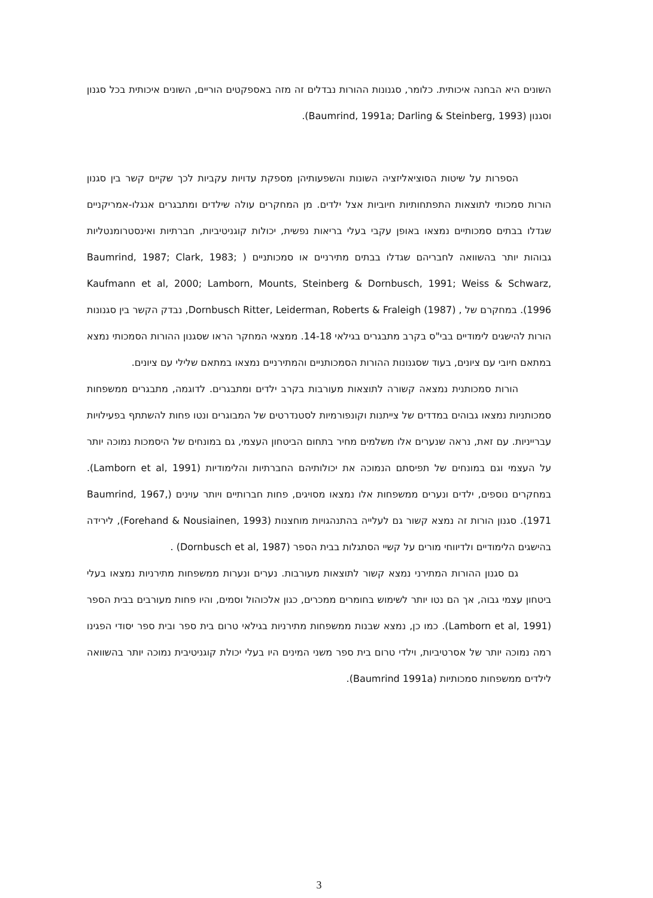השונים היא הבחנה איכותית. כלומר, סגנונות ההורות נבדלים זה מזה באספקטים הוריים, השונים איכותית בכל סגנון וסגנון (Baumrind, 1991a; Darling & Steinberg, 1993).
הספרות על שיטות הסוציאליזציה השונות והשפעותיהן מספקת עדויות עקביות לכך שקיים קשר בין סגנון הורות סמכותי לתוצאות התפתחותיות חיוביות אצל ילדים. מן המחקרים עולה שילדים ומתבגרים אנגלו-אמריקניים שגדלו בבתים סמכותיים נמצאו באופן עקבי בעלי בריאות נפשית, יכולות קוגניטיביות, חברתיות ואינסטרומנטליות גבוהות יותר בהשוואה לחבריהם שגדלו בבתים מתירניים או סמכותניים ( Baumrind, 1987; Clark, 1983; Kaufmann et al, 2000; Lamborn, Mounts, Steinberg & Dornbusch, 1991; Weiss & Schwarz, 1996). במחקרם של , Dornbusch Ritter, Leiderman, Roberts & Fraleigh (1987), נבדק הקשר בין סגנונות הורות להישגים לימודיים בבי"ס בקרב מתבגרים בגילאי 14-18. ממצאי המחקר הראו שסגנון ההורות הסמכותי נמצא במתאם חיובי עם ציונים, בעוד שסגנונות ההורות הסמכותניים והמתירניים נמצאו במתאם שלילי עם ציונים.
הורות סמכותנית נמצאה קשורה לתוצאות מעורבות בקרב ילדים ומתבגרים. לדוגמה, מתבגרים ממשפחות סמכותניות נמצאו גבוהים במדדים של צייתנות וקונפורמיות לסטנדרטים של המבוגרים ונטו פחות להשתתף בפעילויות עברייניות. עם זאת, נראה שנערים אלו משלמים מחיר בתחום הביטחון העצמי, גם במונחים של היסמכות נמוכה יותר על העצמי וגם במונחים של תפיסתם הנמוכה את יכולותיהם החברתיות והלימודיות (Lamborn et al, 1991). במחקרים נוספים, ילדים ונערים ממשפחות אלו נמצאו מסויגים, פחות חברותיים ויותר עוינים (Baumrind, 1967, 1971). סגנון הורות זה נמצא קשור גם לעלייה בהתנהגויות מוחצנות (Forehand & Nousiainen, 1993), לירידה בהישגים הלימודיים ולדיווחי מורים על קשיי הסתגלות בבית הספר (Dornbusch et al, 1987) .
גם סגנון ההורות המתירני נמצא קשור לתוצאות מעורבות. נערים ונערות ממשפחות מתירניות נמצאו בעלי ביטחון עצמי גבוה, אך הם נטו יותר לשימוש בחומרים ממכרים, כגון אלכוהול וסמים, והיו פחות מעורבים בבית הספר (Lamborn et al, 1991). כמו כן, נמצא שבנות ממשפחות מתירניות בגילאי טרום בית ספר ובית ספר יסודי הפגינו רמה נמוכה יותר של אסרטיביות, וילדי טרום בית ספר משני המינים היו בעלי יכולת קוגניטיבית נמוכה יותר בהשוואה לילדים ממשפחות סמכותיות (Baumrind 1991a).
3